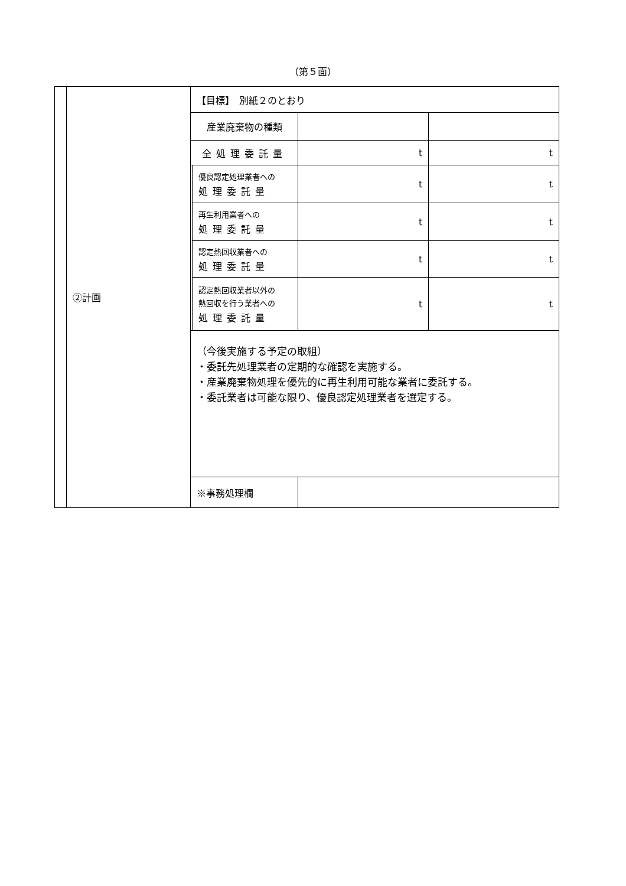（第５面）
| | ②計画 | 【目標】 別紙２のとおり | | | |
| | | 産業廃棄物の種類 | | | |
| | | 全処理委託量 | | t | t |
| | | | 優良認定処理業者への 処理委託量 | t | t |
| | | | 再生利用業者への 処理委託量 | t | t |
| | | | 認定熱回収業者への 処理委託量 | t | t |
| | | | 認定熱回収業者以外の 熱回収を行う業者への 処理委託量 | t | t |
| | | （今後実施する予定の取組） ・委託先処理業者の定期的な確認を実施する。 ・産業廃棄物処理を優先的に再生利用可能な業者に委託する。 ・委託業者は可能な限り、優良認定処理業者を選定する。 | | | |
| | | ※事務処理欄 | | | |